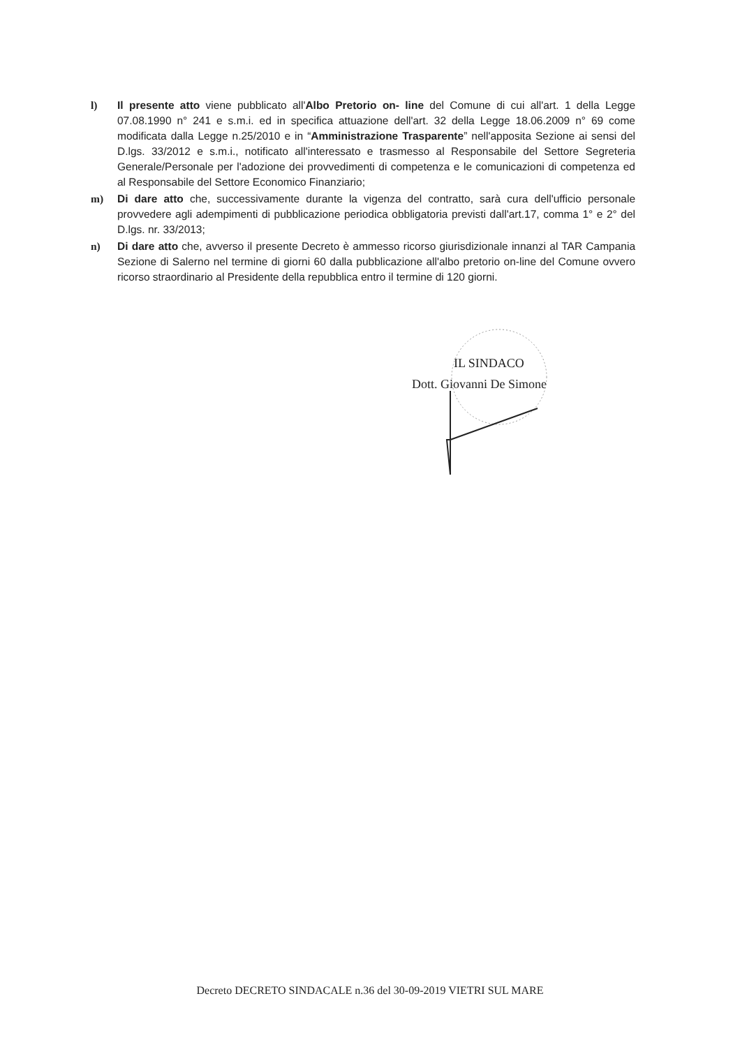l) Il presente atto viene pubblicato all'Albo Pretorio on- line del Comune di cui all'art. 1 della Legge 07.08.1990 n° 241 e s.m.i. ed in specifica attuazione dell'art. 32 della Legge 18.06.2009 n° 69 come modificata dalla Legge n.25/2010 e in “Amministrazione Trasparente” nell'apposita Sezione ai sensi del D.lgs. 33/2012 e s.m.i., notificato all'interessato e trasmesso al Responsabile del Settore Segreteria Generale/Personale per l'adozione dei provvedimenti di competenza e le comunicazioni di competenza ed al Responsabile del Settore Economico Finanziario;
m) Di dare atto che, successivamente durante la vigenza del contratto, sarà cura dell'ufficio personale provvedere agli adempimenti di pubblicazione periodica obbligatoria previsti dall'art.17, comma 1° e 2° del D.lgs. nr. 33/2013;
n) Di dare atto che, avverso il presente Decreto è ammesso ricorso giurisdizionale innanzi al TAR Campania Sezione di Salerno nel termine di giorni 60 dalla pubblicazione all'albo pretorio on-line del Comune ovvero ricorso straordinario al Presidente della repubblica entro il termine di 120 giorni.
IL SINDACO
Dott. Giovanni De Simone
Decreto DECRETO SINDACALE n.36 del 30-09-2019 VIETRI SUL MARE